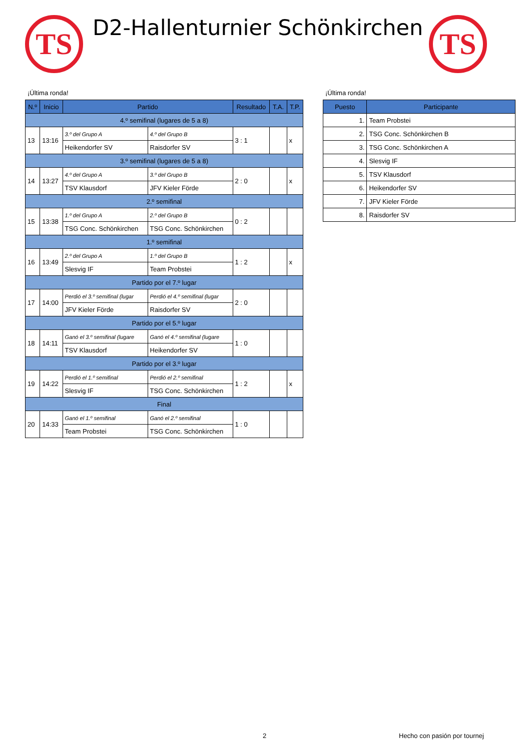TS D2-Hallenturnier Schönkirchen TS
¡Última ronda! ¡Última ronda!
| N.º | Inicio | Partido | | Resultado | T.A. | T.P. |
| --- | --- | --- | --- | --- | --- | --- |
| 4.º semifinal (lugares de 5 a 8) | | | | | | |
| 13 | 13:16 | 3.º del Grupo A | 4.º del Grupo B | 3 : 1 | | x |
| | | Heikendorfer SV | Raisdorfer SV | | | |
| 3.º semifinal (lugares de 5 a 8) | | | | | | |
| 14 | 13:27 | 4.º del Grupo A | 3.º del Grupo B | 2 : 0 | | x |
| | | TSV Klausdorf | JFV Kieler Förde | | | |
| 2.º semifinal | | | | | | |
| 15 | 13:38 | 1.º del Grupo A | 2.º del Grupo B | 0 : 2 | | |
| | | TSG Conc. Schönkirchen | TSG Conc. Schönkirchen | | | |
| 1.º semifinal | | | | | | |
| 16 | 13:49 | 2.º del Grupo A | 1.º del Grupo B | 1 : 2 | | x |
| | | Slesvig IF | Team Probstei | | | |
| Partido por el 7.º lugar | | | | | | |
| 17 | 14:00 | Perdió el 3.º semifinal (lugar | Perdió el 4.º semifinal (lugar | 2 : 0 | | |
| | | JFV Kieler Förde | Raisdorfer SV | | | |
| Partido por el 5.º lugar | | | | | | |
| 18 | 14:11 | Ganó el 3.º semifinal (lugare | Ganó el 4.º semifinal (lugare | 1 : 0 | | |
| | | TSV Klausdorf | Heikendorfer SV | | | |
| Partido por el 3.º lugar | | | | | | |
| 19 | 14:22 | Perdió el 1.º semifinal | Perdió el 2.º semifinal | 1 : 2 | | x |
| | | Slesvig IF | TSG Conc. Schönkirchen | | | |
| Final | | | | | | |
| 20 | 14:33 | Ganó el 1.º semifinal | Ganó el 2.º semifinal | 1 : 0 | | |
| | | Team Probstei | TSG Conc. Schönkirchen | | | |
| Puesto | Participante |
| --- | --- |
| 1. | Team Probstei |
| 2. | TSG Conc. Schönkirchen B |
| 3. | TSG Conc. Schönkirchen A |
| 4. | Slesvig IF |
| 5. | TSV Klausdorf |
| 6. | Heikendorfer SV |
| 7. | JFV Kieler Förde |
| 8. | Raisdorfer SV |
2 Hecho con pasión por tournej